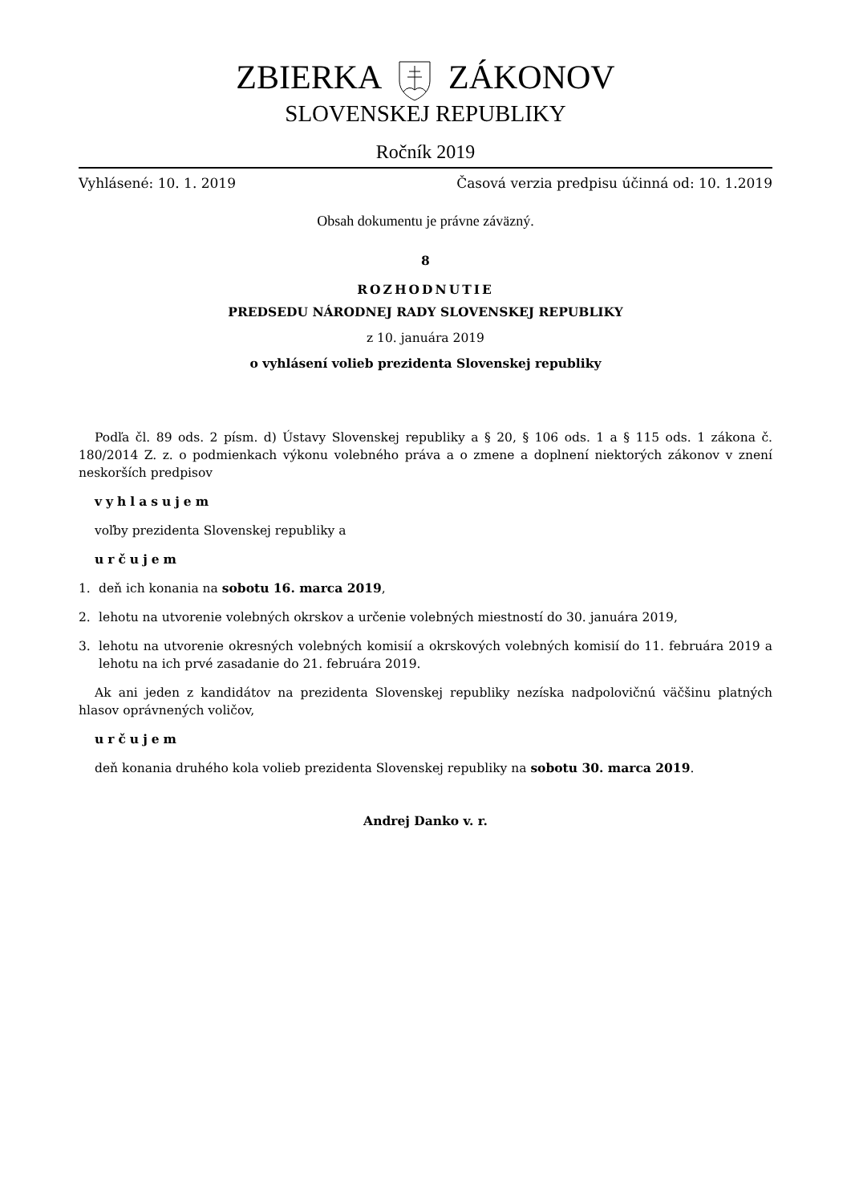ZBIERKA ZÁKONOV
SLOVENSKEJ REPUBLIKY
Ročník 2019
Vyhlásené: 10. 1. 2019 Časová verzia predpisu účinná od: 10. 1.2019
Obsah dokumentu je právne záväzný.
8
ROZHODNUTIE
PREDSEDU NÁRODNEJ RADY SLOVENSKEJ REPUBLIKY
z 10. januára 2019
o vyhlásení volieb prezidenta Slovenskej republiky
Podľa čl. 89 ods. 2 písm. d) Ústavy Slovenskej republiky a § 20, § 106 ods. 1 a § 115 ods. 1 zákona č. 180/2014 Z. z. o podmienkach výkonu volebného práva a o zmene a doplnení niektorých zákonov v znení neskorších predpisov
vyhlasujem
voľby prezidenta Slovenskej republiky a
určujem
1. deň ich konania na sobotu 16. marca 2019,
2. lehotu na utvorenie volebných okrskov a určenie volebných miestností do 30. januára 2019,
3. lehotu na utvorenie okresných volebných komisií a okrskových volebných komisií do 11. februára 2019 a lehotu na ich prvé zasadanie do 21. februára 2019.
Ak ani jeden z kandidátov na prezidenta Slovenskej republiky nezíska nadpolovičnú väčšinu platných hlasov oprávnených voličov,
určujem
deň konania druhého kola volieb prezidenta Slovenskej republiky na sobotu 30. marca 2019.
Andrej Danko v. r.